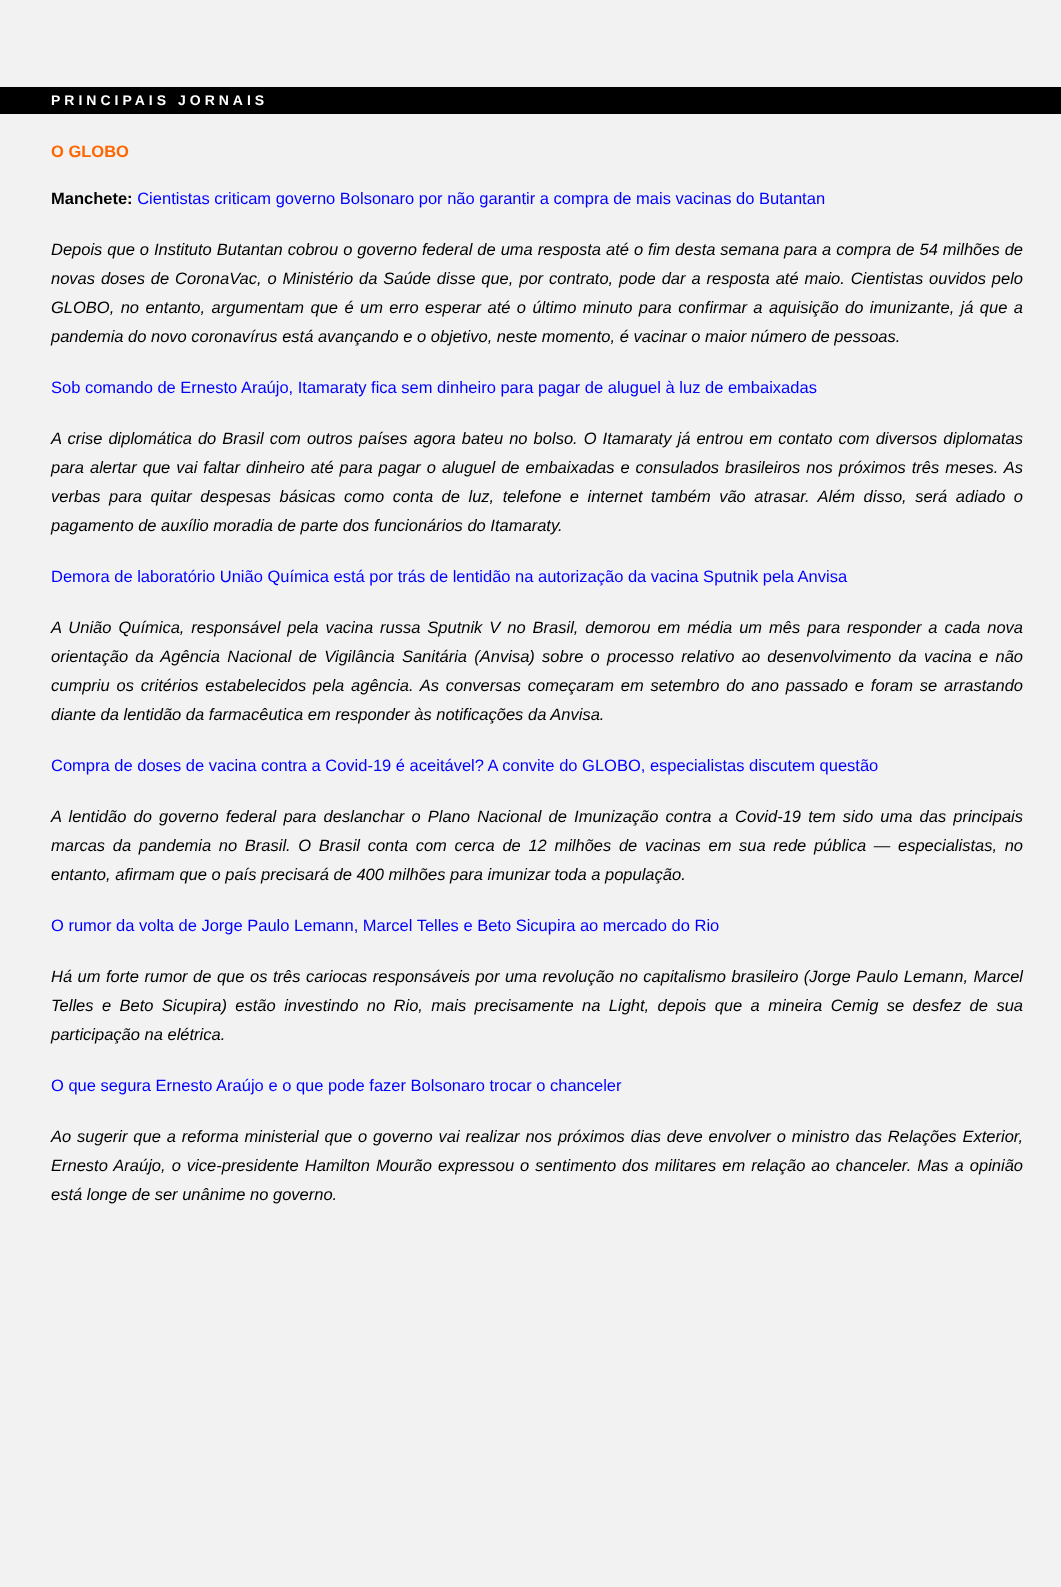PRINCIPAIS JORNAIS
O GLOBO
Manchete: Cientistas criticam governo Bolsonaro por não garantir a compra de mais vacinas do Butantan
Depois que o Instituto Butantan cobrou o governo federal de uma resposta até o fim desta semana para a compra de 54 milhões de novas doses de CoronaVac, o Ministério da Saúde disse que, por contrato, pode dar a resposta até maio. Cientistas ouvidos pelo GLOBO, no entanto, argumentam que é um erro esperar até o último minuto para confirmar a aquisição do imunizante, já que a pandemia do novo coronavírus está avançando e o objetivo, neste momento, é vacinar o maior número de pessoas.
Sob comando de Ernesto Araújo, Itamaraty fica sem dinheiro para pagar de aluguel à luz de embaixadas
A crise diplomática do Brasil com outros países agora bateu no bolso. O Itamaraty já entrou em contato com diversos diplomatas para alertar que vai faltar dinheiro até para pagar o aluguel de embaixadas e consulados brasileiros nos próximos três meses. As verbas para quitar despesas básicas como conta de luz, telefone e internet também vão atrasar. Além disso, será adiado o pagamento de auxílio moradia de parte dos funcionários do Itamaraty.
Demora de laboratório União Química está por trás de lentidão na autorização da vacina Sputnik pela Anvisa
A União Química, responsável pela vacina russa Sputnik V no Brasil, demorou em média um mês para responder a cada nova orientação da Agência Nacional de Vigilância Sanitária (Anvisa) sobre o processo relativo ao desenvolvimento da vacina e não cumpriu os critérios estabelecidos pela agência. As conversas começaram em setembro do ano passado e foram se arrastando diante da lentidão da farmacêutica em responder às notificações da Anvisa.
Compra de doses de vacina contra a Covid-19 é aceitável? A convite do GLOBO, especialistas discutem questão
A lentidão do governo federal para deslanchar o Plano Nacional de Imunização contra a Covid-19 tem sido uma das principais marcas da pandemia no Brasil. O Brasil conta com cerca de 12 milhões de vacinas em sua rede pública — especialistas, no entanto, afirmam que o país precisará de 400 milhões para imunizar toda a população.
O rumor da volta de Jorge Paulo Lemann, Marcel Telles e Beto Sicupira ao mercado do Rio
Há um forte rumor de que os três cariocas responsáveis por uma revolução no capitalismo brasileiro (Jorge Paulo Lemann, Marcel Telles e Beto Sicupira) estão investindo no Rio, mais precisamente na Light, depois que a mineira Cemig se desfez de sua participação na elétrica.
O que segura Ernesto Araújo e o que pode fazer Bolsonaro trocar o chanceler
Ao sugerir que a reforma ministerial que o governo vai realizar nos próximos dias deve envolver o ministro das Relações Exterior, Ernesto Araújo, o vice-presidente Hamilton Mourão expressou o sentimento dos militares em relação ao chanceler. Mas a opinião está longe de ser unânime no governo.